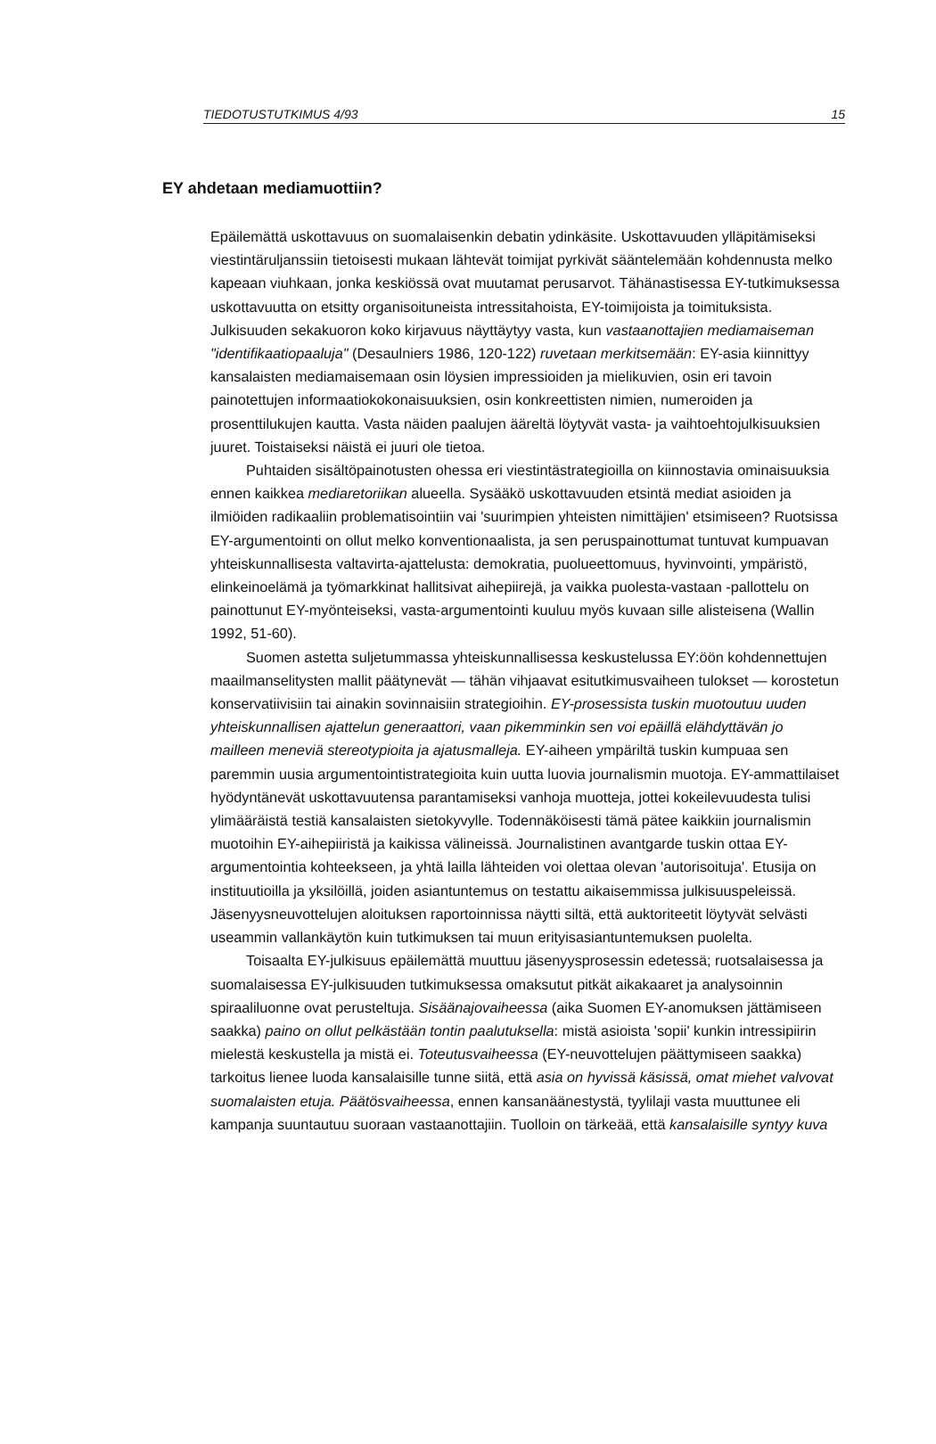TIEDOTUSTUTKIMUS 4/93 15
EY ahdetaan mediamuottiin?
Epäilemättä uskottavuus on suomalaisenkin debatin ydinkäsite. Uskottavuuden ylläpitämiseksi viestintäruljanssiin tietoisesti mukaan lähtevät toimijat pyrkivät sääntelemään kohdennusta melko kapeaan viuhkaan, jonka keskiössä ovat muutamat perusarvot. Tähänastisessa EY-tutkimuksessa uskottavuutta on etsitty organisoituneista intressitahoista, EY-toimijoista ja toimituksista. Julkisuuden sekakuoron koko kirjavuus näyttäytyy vasta, kun vastaanottajien mediamaiseman "identifikaatiopaaluja" (Desaulniers 1986, 120-122) ruvetaan merkitsemään: EY-asia kiinnittyy kansalaisten mediamaisemaan osin löysien impressioiden ja mielikuvien, osin eri tavoin painotettujen informaatiokokonaisuuksien, osin konkreettisten nimien, numeroiden ja prosenttilukujen kautta. Vasta näiden paalujen ääreltä löytyvät vasta- ja vaihtoehtojulkisuuksien juuret. Toistaiseksi näistä ei juuri ole tietoa.
Puhtaiden sisältöpainotusten ohessa eri viestintästrategioilla on kiinnostavia ominaisuuksia ennen kaikkea mediaretoriikan alueella. Sysääkö uskottavuuden etsintä mediat asioiden ja ilmiöiden radikaaliin problematisointiin vai 'suurimpien yhteisten nimittäjien' etsimiseen? Ruotsissa EY-argumentointi on ollut melko konventionaalista, ja sen peruspainottumat tuntuvat kumpuavan yhteiskunnallisesta valtavirta-ajattelusta: demokratia, puolueettomuus, hyvinvointi, ympäristö, elinkeinoelämä ja työmarkkinat hallitsivat aihepiirejä, ja vaikka puolesta-vastaan -pallottelu on painottunut EY-myönteiseksi, vasta-argumentointi kuuluu myös kuvaan sille alisteisena (Wallin 1992, 51-60).
Suomen astetta suljetummassa yhteiskunnallisessa keskustelussa EY:öön kohdennettujen maailmanselitysten mallit päätynevät — tähän vihjaavat esitutkimusvaiheen tulokset — korostetun konservatiivisiin tai ainakin sovinnaisiin strategioihin. EY-prosessista tuskin muotoutuu uuden yhteiskunnallisen ajattelun generaattori, vaan pikemminkin sen voi epäillä elähdyttävän jo mailleen meneviä stereotypioita ja ajatusmalleja. EY-aiheen ympäriltä tuskin kumpuaa sen paremmin uusia argumentointistrategioita kuin uutta luovia journalismin muotoja. EY-ammattilaiset hyödyntänevät uskottavuutensa parantamiseksi vanhoja muotteja, jottei kokeilevuudesta tulisi ylimääräistä testiä kansalaisten sietokyvylle. Todennäköisesti tämä pätee kaikkiin journalismin muotoihin EY-aihepiiristä ja kaikissa välineissä. Journalistinen avantgarde tuskin ottaa EY-argumentointia kohteekseen, ja yhtä lailla lähteiden voi olettaa olevan 'autorisoituja'. Etusija on instituutioilla ja yksilöillä, joiden asiantuntemus on testattu aikaisemmissa julkisuuspeleissä. Jäsenyysneuvottelujen aloituksen raportoinnissa näytti siltä, että auktoriteetit löytyvät selvästi useammin vallankäytön kuin tutkimuksen tai muun erityisasiantuntemuksen puolelta.
Toisaalta EY-julkisuus epäilemättä muuttuu jäsenyysprosessin edetessä; ruotsalaisessa ja suomalaisessa EY-julkisuuden tutkimuksessa omaksutut pitkät aikakaaret ja analysoinnin spiraaliluonne ovat perusteltuja. Sisäänajovaiheessa (aika Suomen EY-anomuksen jättämiseen saakka) paino on ollut pelkästään tontin paalutuksella: mistä asioista 'sopii' kunkin intressipiirin mielestä keskustella ja mistä ei. Toteutusvaiheessa (EY-neuvottelujen päättymiseen saakka) tarkoitus lienee luoda kansalaisille tunne siitä, että asia on hyvissä käsissä, omat miehet valvovat suomalaisten etuja. Päätösvaiheessa, ennen kansanäänestystä, tyylilaji vasta muuttunee eli kampanja suuntautuu suoraan vastaanottajiin. Tuolloin on tärkeää, että kansalaisille syntyy kuva